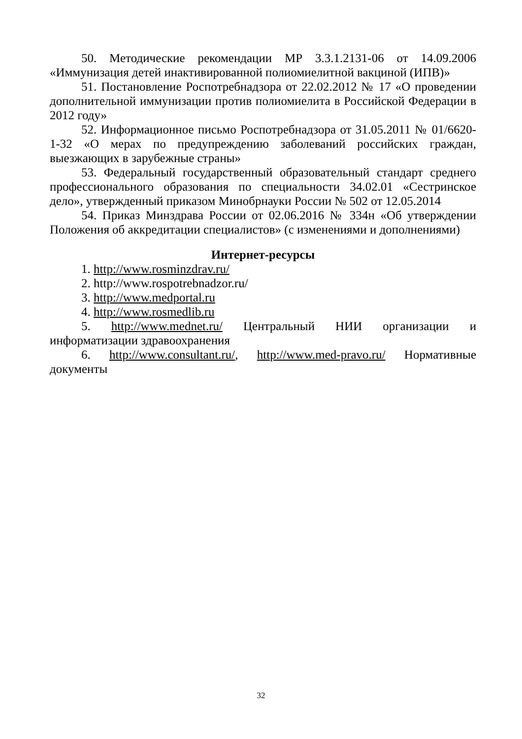50. Методические рекомендации МР 3.3.1.2131-06 от 14.09.2006 «Иммунизация детей инактивированной полиомиелитной вакциной (ИПВ)»
51. Постановление Роспотребнадзора от 22.02.2012 № 17 «О проведении дополнительной иммунизации против полиомиелита в Российской Федерации в 2012 году»
52. Информационное письмо Роспотребнадзора от 31.05.2011 № 01/6620-1-32 «О мерах по предупреждению заболеваний российских граждан, выезжающих в зарубежные страны»
53. Федеральный государственный образовательный стандарт среднего профессионального образования по специальности 34.02.01 «Сестринское дело», утвержденный приказом Минобрнауки России № 502 от 12.05.2014
54. Приказ Минздрава России от 02.06.2016 № 334н «Об утверждении Положения об аккредитации специалистов» (с изменениями и дополнениями)
Интернет-ресурсы
1. http://www.rosminzdrav.ru/
2. http://www.rospotrebnadzor.ru/
3. http://www.medportal.ru
4. http://www.rosmedlib.ru
5. http://www.mednet.ru/ Центральный НИИ организации и информатизации здравоохранения
6. http://www.consultant.ru/, http://www.med-pravo.ru/ Нормативные документы
32